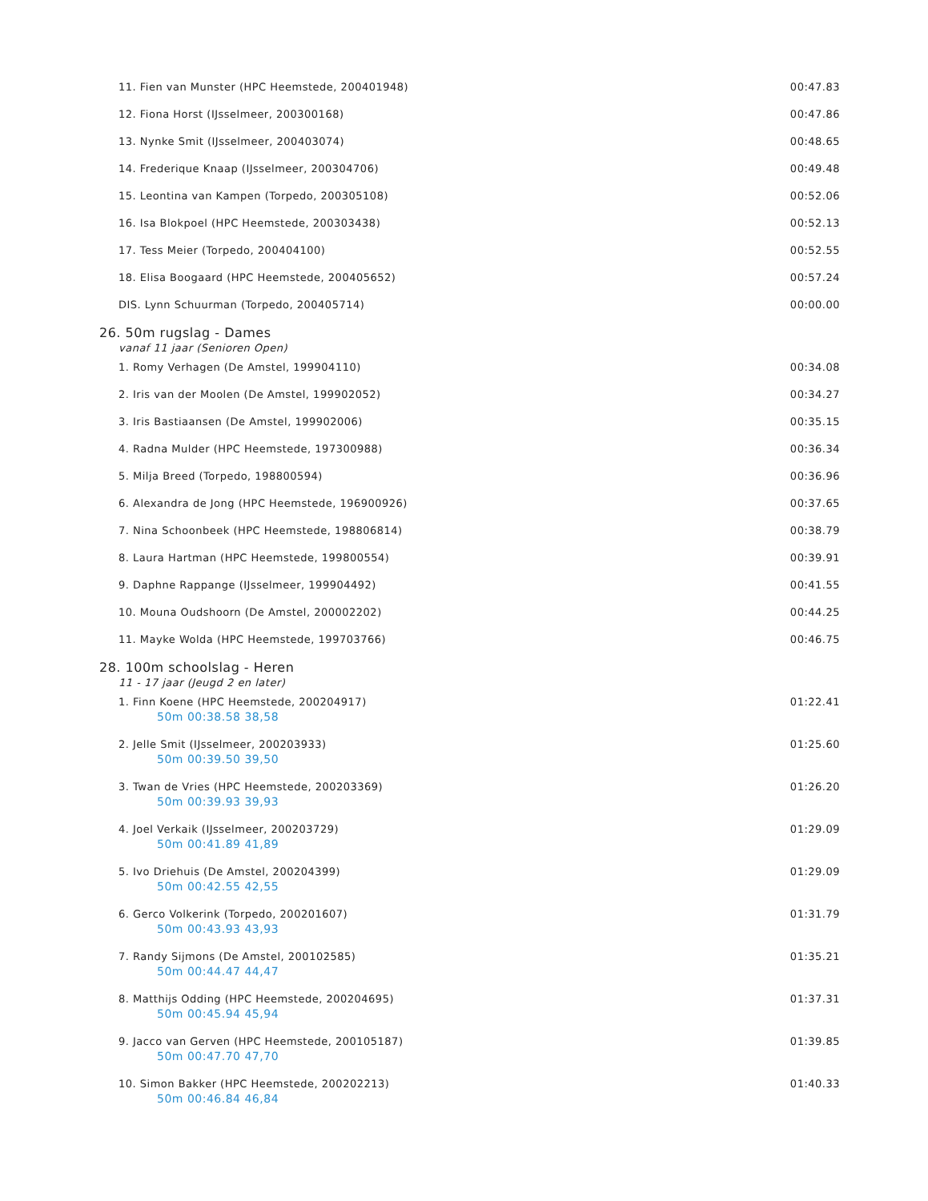| 11. Fien van Munster (HPC Heemstede, 200401948) | 00:47.83 |
| 12. Fiona Horst (IJsselmeer, 200300168) | 00:47.86 |
| 13. Nynke Smit (IJsselmeer, 200403074) | 00:48.65 |
| 14. Frederique Knaap (IJsselmeer, 200304706) | 00:49.48 |
| 15. Leontina van Kampen (Torpedo, 200305108) | 00:52.06 |
| 16. Isa Blokpoel (HPC Heemstede, 200303438) | 00:52.13 |
| 17. Tess Meier (Torpedo, 200404100) | 00:52.55 |
| 18. Elisa Boogaard (HPC Heemstede, 200405652) | 00:57.24 |
| DIS. Lynn Schuurman (Torpedo, 200405714) | 00:00.00 |
26. 50m rugslag - Dames
vanaf 11 jaar (Senioren Open)
| 1. Romy Verhagen (De Amstel, 199904110) | 00:34.08 |
| 2. Iris van der Moolen (De Amstel, 199902052) | 00:34.27 |
| 3. Iris Bastiaansen (De Amstel, 199902006) | 00:35.15 |
| 4. Radna Mulder (HPC Heemstede, 197300988) | 00:36.34 |
| 5. Milja Breed (Torpedo, 198800594) | 00:36.96 |
| 6. Alexandra de Jong (HPC Heemstede, 196900926) | 00:37.65 |
| 7. Nina Schoonbeek (HPC Heemstede, 198806814) | 00:38.79 |
| 8. Laura Hartman (HPC Heemstede, 199800554) | 00:39.91 |
| 9. Daphne Rappange (IJsselmeer, 199904492) | 00:41.55 |
| 10. Mouna Oudshoorn (De Amstel, 200002202) | 00:44.25 |
| 11. Mayke Wolda (HPC Heemstede, 199703766) | 00:46.75 |
28. 100m schoolslag - Heren
11 - 17 jaar (Jeugd 2 en later)
| 1. Finn Koene (HPC Heemstede, 200204917) 50m 00:38.58 38,58 | 01:22.41 |
| 2. Jelle Smit (IJsselmeer, 200203933) 50m 00:39.50 39,50 | 01:25.60 |
| 3. Twan de Vries (HPC Heemstede, 200203369) 50m 00:39.93 39,93 | 01:26.20 |
| 4. Joel Verkaik (IJsselmeer, 200203729) 50m 00:41.89 41,89 | 01:29.09 |
| 5. Ivo Driehuis (De Amstel, 200204399) 50m 00:42.55 42,55 | 01:29.09 |
| 6. Gerco Volkerink (Torpedo, 200201607) 50m 00:43.93 43,93 | 01:31.79 |
| 7. Randy Sijmons (De Amstel, 200102585) 50m 00:44.47 44,47 | 01:35.21 |
| 8. Matthijs Odding (HPC Heemstede, 200204695) 50m 00:45.94 45,94 | 01:37.31 |
| 9. Jacco van Gerven (HPC Heemstede, 200105187) 50m 00:47.70 47,70 | 01:39.85 |
| 10. Simon Bakker (HPC Heemstede, 200202213) 50m 00:46.84 46,84 | 01:40.33 |